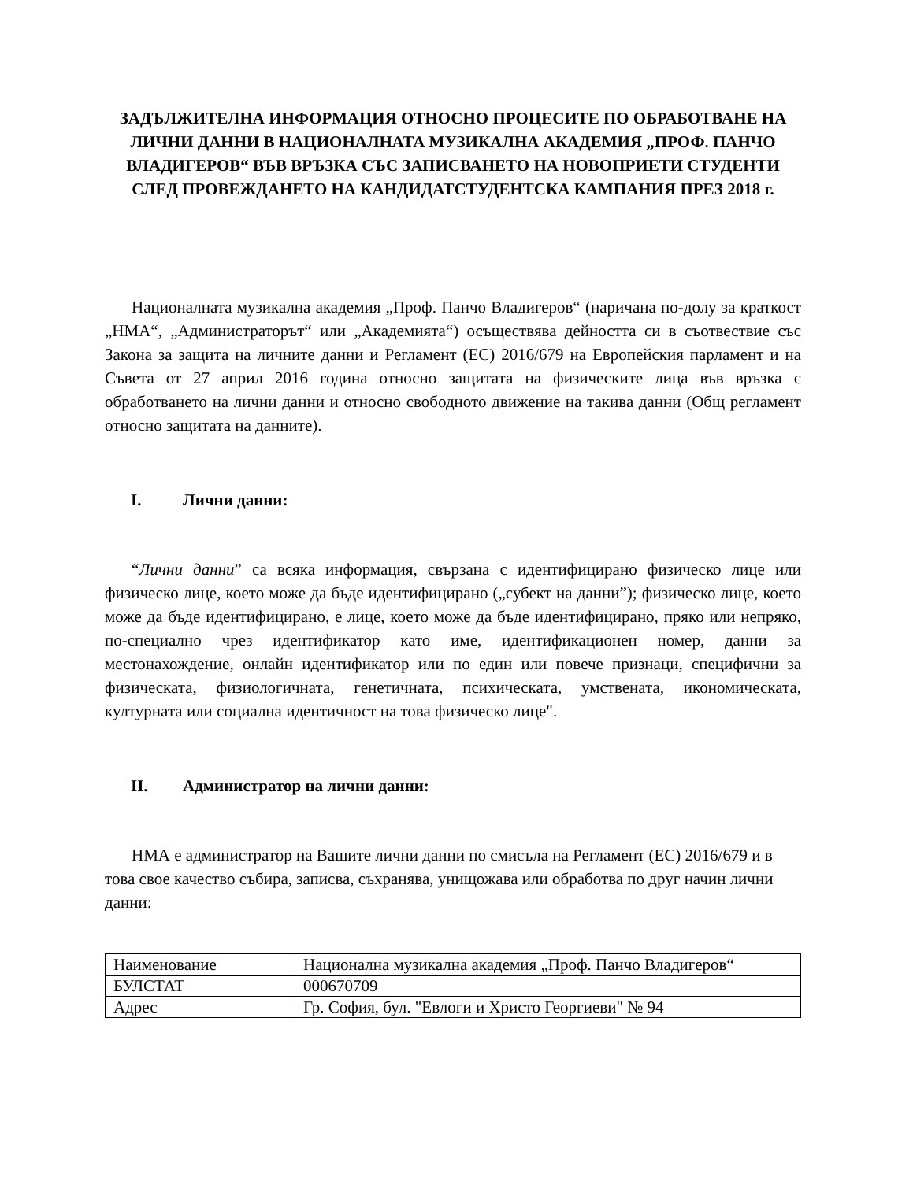ЗАДЪЛЖИТЕЛНА ИНФОРМАЦИЯ ОТНОСНО ПРОЦЕСИТЕ ПО ОБРАБОТВАНЕ НА ЛИЧНИ ДАННИ В НАЦИОНАЛНАТА МУЗИКАЛНА АКАДЕМИЯ „ПРОФ. ПАНЧО ВЛАДИГЕРОВ“ ВЪВ ВРЪЗКА СЪС ЗАПИСВАНЕТО НА НОВОПРИЕТИ СТУДЕНТИ СЛЕД ПРОВЕЖДАНЕТО НА КАНДИДАТСТУДЕНТСКА КАМПАНИЯ ПРЕЗ 2018 г.
Националната музикална академия „Проф. Панчо Владигеров“ (наричана по-долу за краткост „НМА“, „Администраторът“ или „Академията“) осъществява дейността си в съотвествие със Закона за защита на личните данни и Регламент (ЕС) 2016/679 на Европейския парламент и на Съвета от 27 април 2016 година относно защитата на физическите лица във връзка с обработването на лични данни и относно свободното движение на такива данни (Общ регламент относно защитата на данните).
I. Лични данни:
“Лични данни” са всяка информация, свързана с идентифицирано физическо лице или физическо лице, което може да бъде идентифицирано („субект на данни”); физическо лице, което може да бъде идентифицирано, е лице, което може да бъде идентифицирано, пряко или непряко, по-специално чрез идентификатор като име, идентификационен номер, данни за местонахождение, онлайн идентификатор или по един или повече признаци, специфични за физическата, физиологичната, генетичната, психическата, умствената, икономическата, културната или социална идентичност на това физическо лице".
II. Администратор на лични данни:
НМА е администратор на Вашите лични данни по смисъла на Регламент (ЕС) 2016/679 и в това свое качество събира, записва, съхранява, унищожава или обработва по друг начин лични данни:
| Наименование | Национална музикална академия „Проф. Панчо Владигеров“ |
| БУЛСТАТ | 000670709 |
| Адрес | Гр. София, бул. "Евлоги и Христо Георгиеви" № 94 |